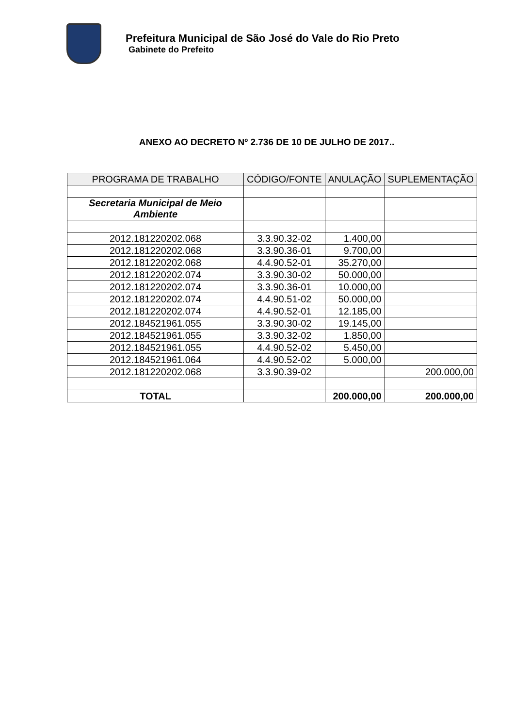Prefeitura Municipal de São José do Vale do Rio Preto
Gabinete do Prefeito
ANEXO AO DECRETO Nº 2.736 DE 10 DE JULHO DE 2017..
| PROGRAMA DE TRABALHO | CÓDIGO/FONTE | ANULAÇÃO | SUPLEMENTAÇÃO |
| --- | --- | --- | --- |
| Secretaria Municipal de Meio Ambiente | | | |
| 2012.181220202.068 | 3.3.90.32-02 | 1.400,00 | |
| 2012.181220202.068 | 3.3.90.36-01 | 9.700,00 | |
| 2012.181220202.068 | 4.4.90.52-01 | 35.270,00 | |
| 2012.181220202.074 | 3.3.90.30-02 | 50.000,00 | |
| 2012.181220202.074 | 3.3.90.36-01 | 10.000,00 | |
| 2012.181220202.074 | 4.4.90.51-02 | 50.000,00 | |
| 2012.181220202.074 | 4.4.90.52-01 | 12.185,00 | |
| 2012.184521961.055 | 3.3.90.30-02 | 19.145,00 | |
| 2012.184521961.055 | 3.3.90.32-02 | 1.850,00 | |
| 2012.184521961.055 | 4.4.90.52-02 | 5.450,00 | |
| 2012.184521961.064 | 4.4.90.52-02 | 5.000,00 | |
| 2012.181220202.068 | 3.3.90.39-02 | | 200.000,00 |
| TOTAL | | 200.000,00 | 200.000,00 |